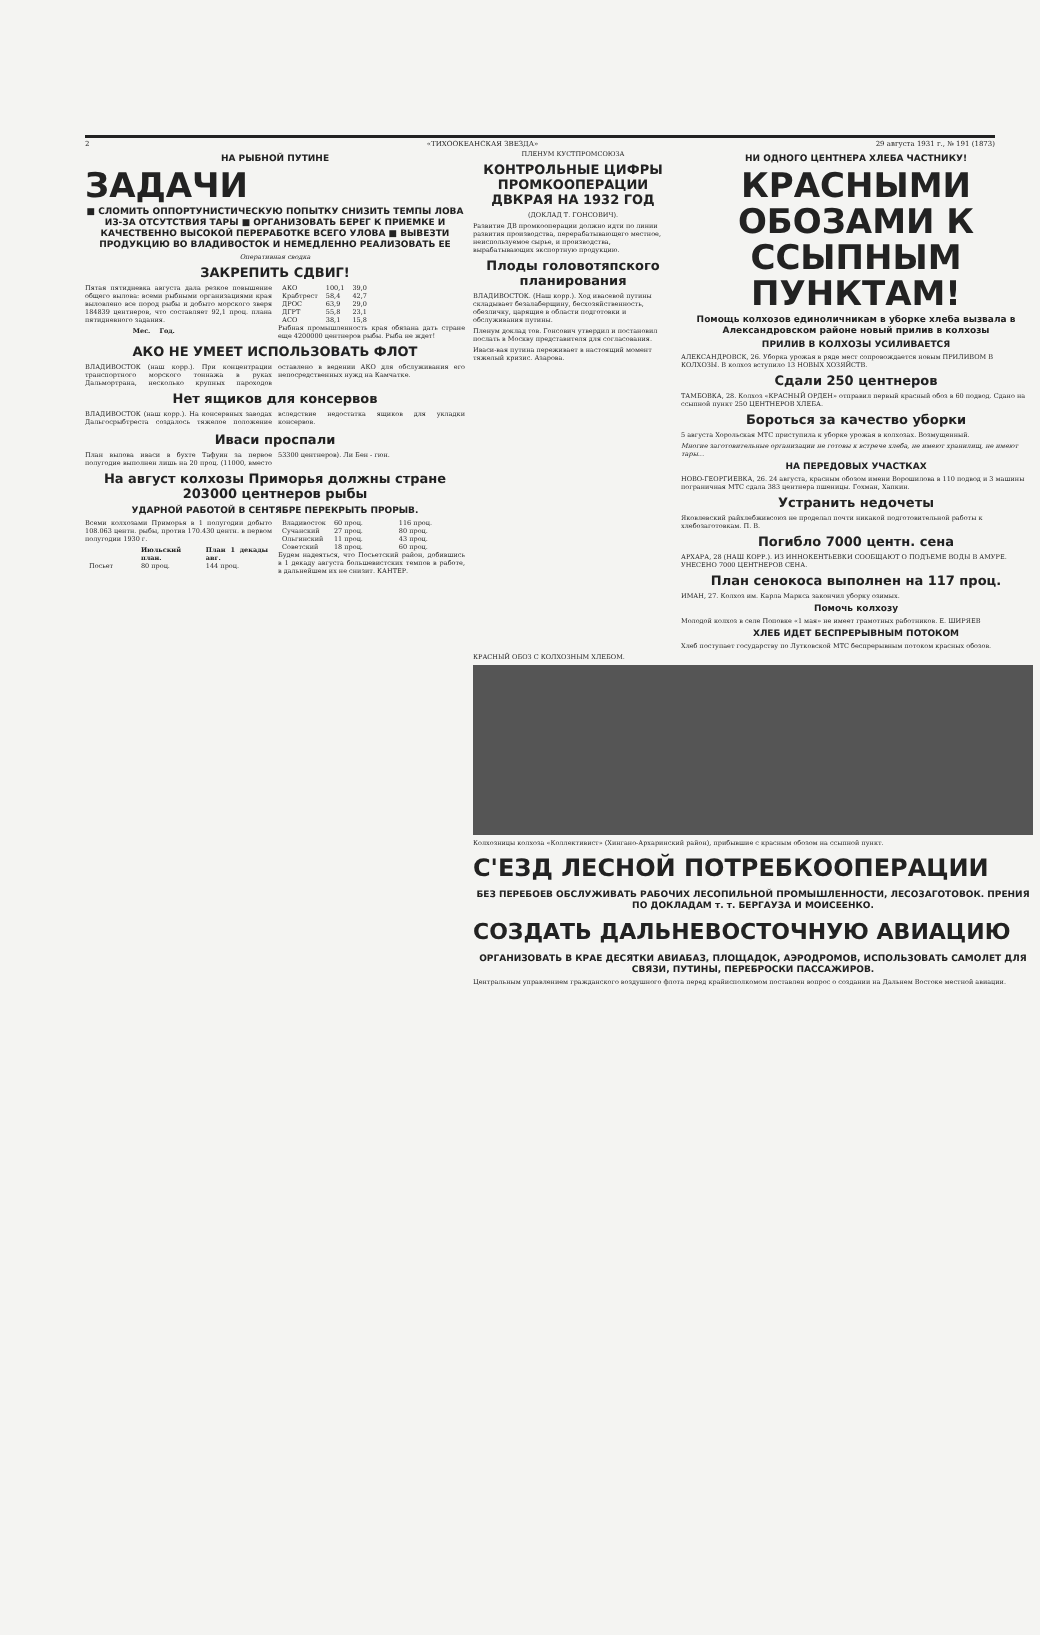2 «ТИХООКЕАНСКАЯ ЗВЕЗДА» 29 августа 1931 г., № 191 (1873)
НА РЫБНОЙ ПУТИНЕ
ЗАДАЧИ
■ СЛОМИТЬ ОППОРТУНИСТИЧЕСКУЮ ПОПЫТКУ СНИЗИТЬ ТЕМПЫ ЛОВА ИЗ-ЗА ОТСУТСТВИЯ ТАРЫ ■ ОРГАНИЗОВАТЬ БЕРЕГ К ПРИЕМКЕ И КАЧЕСТВЕННО ВЫСОКОЙ ПЕРЕРАБОТКЕ ВСЕГО УЛОВА ■ ВЫВЕЗТИ ПРОДУКЦИЮ ВО ВЛАДИВОСТОК И НЕМЕДЛЕННО РЕАЛИЗОВАТЬ ЕЕ
Оперативная сводка
ЗАКРЕПИТЬ СДВИГ!
Пятая пятидневка августа дала резкое повышение общего вылова: всеми рыбными организациями края выловлено все пород рыбы и добыто морского зверя 184839 центнеров, что составляет 92,1 проц. плана пятидневного задания.
| | Мес. | Год. |
| --- | --- | --- |
| АКО | 100,1 | 39,0 |
| Крабтрест | 58,4 | 42,7 |
| ДРОС | 63,9 | 29,0 |
| ДГРТ | 55,8 | 23,1 |
| АСО | 38,1 | 15,8 |
Рыбная промышленность края обязана дать стране еще 4200000 центнеров рыбы. Рыба не ждет!
АКО НЕ УМЕЕТ ИСПОЛЬЗОВАТЬ ФЛОТ
ВЛАДИВОСТОК (наш корр.). При концентрации транспортного морского тоннажа в руках Дальмортрана, несколько крупных пароходов оставлено в ведении АКО для обслуживания его непосредственных нужд на Камчатке.
Нет ящиков для консервов
ВЛАДИВОСТОК (наш корр.). На консервных заводах Дальгосрыбтреста создалось тяжелое положение вследствие недостатка ящиков для укладки консервов.
Иваси проспали
План вылова иваси в бухте Тафуин за первое полугодие выполнен лишь на 20 проц. (11000, вместо 53300 центнеров). Ли Бен - гюн.
На август колхозы Приморья должны стране 203000 центнеров рыбы
УДАРНОЙ РАБОТОЙ В СЕНТЯБРЕ ПЕРЕКРЫТЬ ПРОРЫВ.
Всеми колхозами Приморья в 1 полугодии добыто 108.063 центн. рыбы, против 170.430 центн. в первом полугодии 1930 г.
| | Июльский план. | План 1 декады авг. |
| --- | --- | --- |
| Посьет | 80 проц. | 144 проц. |
| Владивосток | 60 проц. | 116 проц. |
| Сучанский | 27 проц. | 80 проц. |
| Ольгинский | 11 проц. | 43 проц. |
| Советский | 18 проц. | 60 проц. |
Будем надеяться, что Посьетский район, добившись в 1 декаду августа большевистских темпов в работе, в дальнейшем их не снизит. КАНТЕР.
ПЛЕНУМ КУСТПРОМСОЮЗА
КОНТРОЛЬНЫЕ ЦИФРЫ ПРОМКООПЕРАЦИИ ДВКРАЯ НА 1932 ГОД
(ДОКЛАД Т. ГОНСОВИЧ).
Развитие ДВ промкооперации должно идти по линии развития производства, перерабатывающего местное, неиспользуемое сырье, и производства, вырабатывающих экспортную продукцию.
Плоды головотяпского планирования
ВЛАДИВОСТОК. (Наш корр.). Ход ивасевой путины складывает безалаберщину, бесхозяйственность, обезличку, царящие в области подготовки и обслуживания путины.
Пленум доклад тов. Гонсович утвердил и постановил послать в Москву представителя для согласования.
Иваси-вая путина переживает в настоящий момент тяжелый кризис. Азарова.
НИ ОДНОГО ЦЕНТНЕРА ХЛЕБА ЧАСТНИКУ!
КРАСНЫМИ ОБОЗАМИ К ССЫПНЫМ ПУНКТАМ!
Помощь колхозов единоличникам в уборке хлеба вызвала в Александровском районе новый прилив в колхозы
ПРИЛИВ В КОЛХОЗЫ УСИЛИВАЕТСЯ
АЛЕКСАНДРОВСК, 26. Уборка урожая в ряде мест сопровождается новым ПРИЛИВОМ В КОЛХОЗЫ. В колхоз вступило 13 НОВЫХ ХОЗЯЙСТВ.
Сдали 250 центнеров
ТАМБОВКА, 28. Колхоз «КРАСНЫЙ ОРДЕН» отправил первый красный обоз в 60 подвод. Сдано на ссыпной пункт 250 ЦЕНТНЕРОВ ХЛЕБА.
Бороться за качество уборки
5 августа Хорольская МТС приступила к уборке урожая в колхозах. Возмущенный.
Многие заготовительные организации не готовы к встрече хлеба, не имеют хранилищ, не имеют тары...
НА ПЕРЕДОВЫХ УЧАСТКАХ
НОВО-ГЕОРГИЕВКА, 26. 24 августа, красным обозом имени Ворошилова в 110 подвод и 3 машины пограничная МТС сдала 383 центнера пшеницы. Гохман, Хапкин.
Устранить недочеты
Яковлевский райхлебживсоюз не проделал почти никакой подготовительной работы к хлебозаготовкам. П. В.
Погибло 7000 центн. сена
АРХАРА, 28 (НАШ КОРР.). ИЗ ИННОКЕНТЬЕВКИ СООБЩАЮТ О ПОДЪЕМЕ ВОДЫ В АМУРЕ. УНЕСЕНО 7000 ЦЕНТНЕРОВ СЕНА.
План сенокоса выполнен на 117 проц.
ИМАН, 27. Колхоз им. Карла Маркса закончил уборку озимых.
Помочь колхозу
Молодой колхоз в селе Поповке «1 мая» не имеет грамотных работников. Е. ШИРЯЕВ
ХЛЕБ ИДЕТ БЕСПРЕРЫВНЫМ ПОТОКОМ
Хлеб поступает государству по Лутковской МТС беспрерывным потоком красных обозов.
КРАСНЫЙ ОБОЗ С КОЛХОЗНЫМ ХЛЕБОМ.
Колхозницы колхоза «Коллективист» (Хингано-Архаринский район), прибывшие с красным обозом на ссыпной пункт.
С'ЕЗД ЛЕСНОЙ ПОТРЕБКООПЕРАЦИИ
БЕЗ ПЕРЕБОЕВ ОБСЛУЖИВАТЬ РАБОЧИХ ЛЕСОПИЛЬНОЙ ПРОМЫШЛЕННОСТИ, ЛЕСОЗАГОТОВОК. ПРЕНИЯ ПО ДОКЛАДАМ т. т. БЕРГАУЗА И МОИСЕЕНКО.
СОЗДАТЬ ДАЛЬНЕВОСТОЧНУЮ АВИАЦИЮ
ОРГАНИЗОВАТЬ В КРАЕ ДЕСЯТКИ АВИАБАЗ, ПЛОЩАДОК, АЭРОДРОМОВ, ИСПОЛЬЗОВАТЬ САМОЛЕТ ДЛЯ СВЯЗИ, ПУТИНЫ, ПЕРЕБРОСКИ ПАССАЖИРОВ.
Центральным управлением гражданского воздушного флота перед крайисполкомом поставлен вопрос о создании на Дальнем Востоке местной авиации.